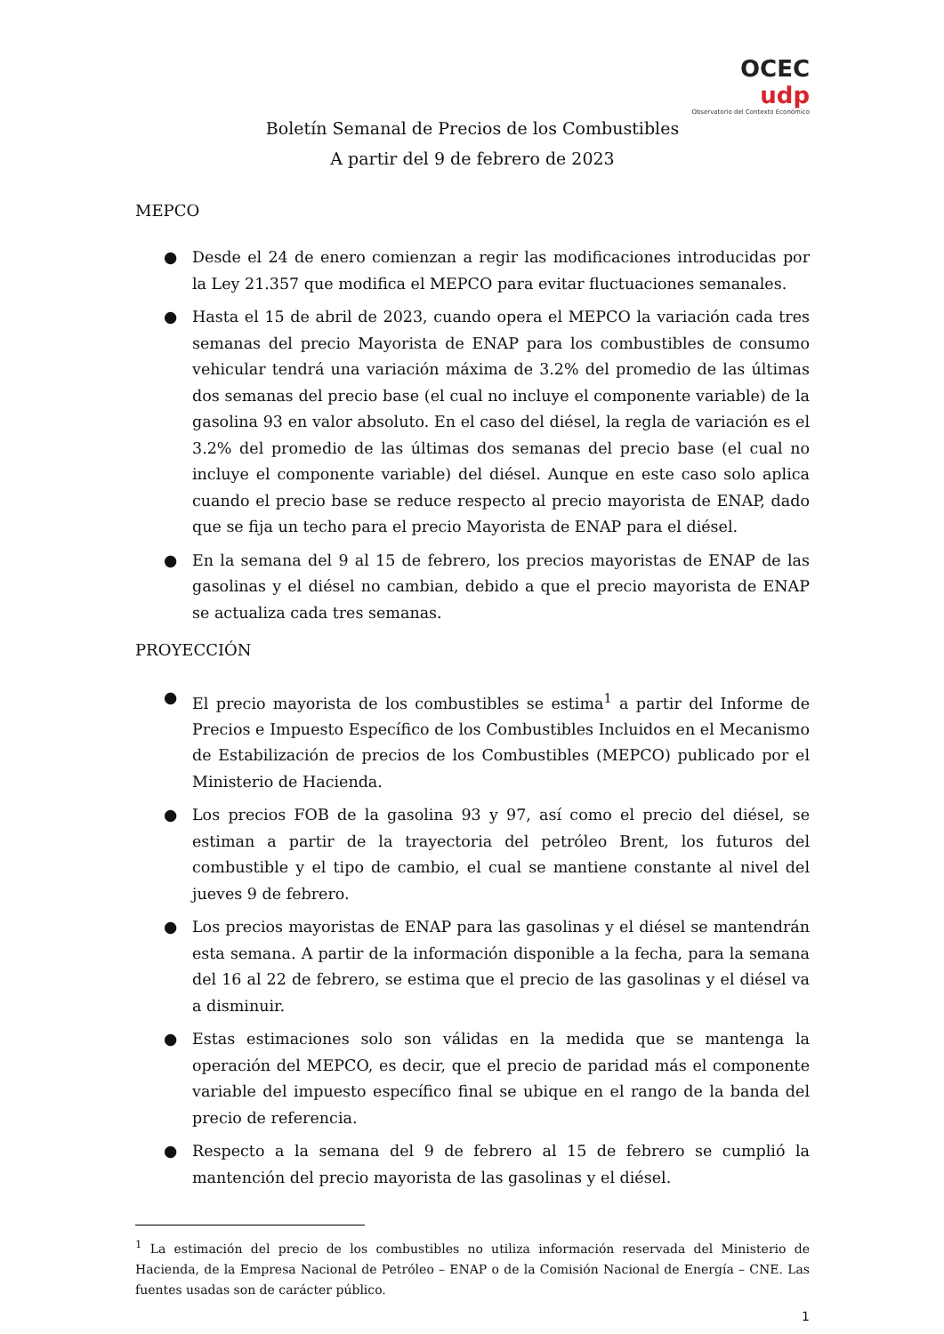OCEC udp
Observatorio del Contexto Económico
Boletín Semanal de Precios de los Combustibles
A partir del 9 de febrero de 2023
MEPCO
● Desde el 24 de enero comienzan a regir las modificaciones introducidas por la Ley 21.357 que modifica el MEPCO para evitar fluctuaciones semanales.
● Hasta el 15 de abril de 2023, cuando opera el MEPCO la variación cada tres semanas del precio Mayorista de ENAP para los combustibles de consumo vehicular tendrá una variación máxima de 3.2% del promedio de las últimas dos semanas del precio base (el cual no incluye el componente variable) de la gasolina 93 en valor absoluto. En el caso del diésel, la regla de variación es el 3.2% del promedio de las últimas dos semanas del precio base (el cual no incluye el componente variable) del diésel. Aunque en este caso solo aplica cuando el precio base se reduce respecto al precio mayorista de ENAP, dado que se fija un techo para el precio Mayorista de ENAP para el diésel.
● En la semana del 9 al 15 de febrero, los precios mayoristas de ENAP de las gasolinas y el diésel no cambian, debido a que el precio mayorista de ENAP se actualiza cada tres semanas.
PROYECCIÓN
● El precio mayorista de los combustibles se estima<sup>1</sup> a partir del Informe de Precios e Impuesto Específico de los Combustibles Incluidos en el Mecanismo de Estabilización de precios de los Combustibles (MEPCO) publicado por el Ministerio de Hacienda.
● Los precios FOB de la gasolina 93 y 97, así como el precio del diésel, se estiman a partir de la trayectoria del petróleo Brent, los futuros del combustible y el tipo de cambio, el cual se mantiene constante al nivel del jueves 9 de febrero.
● Los precios mayoristas de ENAP para las gasolinas y el diésel se mantendrán esta semana. A partir de la información disponible a la fecha, para la semana del 16 al 22 de febrero, se estima que el precio de las gasolinas y el diésel va a disminuir.
● Estas estimaciones solo son válidas en la medida que se mantenga la operación del MEPCO, es decir, que el precio de paridad más el componente variable del impuesto específico final se ubique en el rango de la banda del precio de referencia.
● Respecto a la semana del 9 de febrero al 15 de febrero se cumplió la mantención del precio mayorista de las gasolinas y el diésel.
<sup>1</sup> La estimación del precio de los combustibles no utiliza información reservada del Ministerio de Hacienda, de la Empresa Nacional de Petróleo – ENAP o de la Comisión Nacional de Energía – CNE. Las fuentes usadas son de carácter público.
1